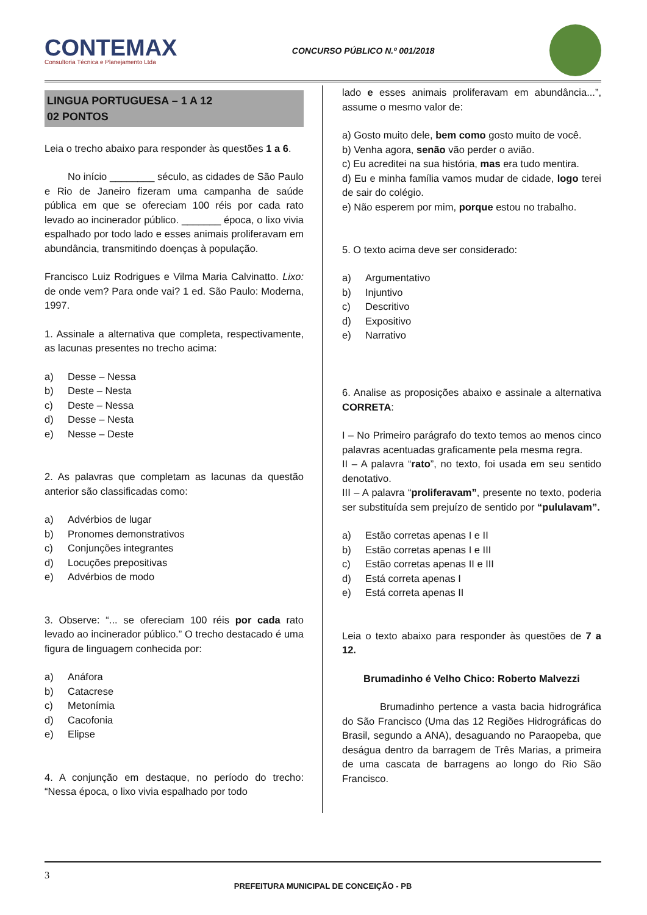CONTEMAX
Consultoria Técnica e Planejamento Ltda
CONCURSO PÚBLICO N.º 001/2018
LINGUA PORTUGUESA – 1 A 12
02 PONTOS
Leia o trecho abaixo para responder às questões 1 a 6.
No início ________ século, as cidades de São Paulo e Rio de Janeiro fizeram uma campanha de saúde pública em que se ofereciam 100 réis por cada rato levado ao incinerador público. _______ época, o lixo vivia espalhado por todo lado e esses animais proliferavam em abundância, transmitindo doenças à população.
Francisco Luiz Rodrigues e Vilma Maria Calvinatto. Lixo: de onde vem? Para onde vai? 1 ed. São Paulo: Moderna, 1997.
1. Assinale a alternativa que completa, respectivamente, as lacunas presentes no trecho acima:
a) Desse – Nessa
b) Deste – Nesta
c) Deste – Nessa
d) Desse – Nesta
e) Nesse – Deste
2. As palavras que completam as lacunas da questão anterior são classificadas como:
a) Advérbios de lugar
b) Pronomes demonstrativos
c) Conjunções integrantes
d) Locuções prepositivas
e) Advérbios de modo
3. Observe: “... se ofereciam 100 réis por cada rato levado ao incinerador público.” O trecho destacado é uma figura de linguagem conhecida por:
a) Anáfora
b) Catacrese
c) Metonímia
d) Cacofonia
e) Elipse
4. A conjunção em destaque, no período do trecho: “Nessa época, o lixo vivia espalhado por todo
lado e esses animais proliferavam em abundância...”, assume o mesmo valor de:
a) Gosto muito dele, bem como gosto muito de você.
b) Venha agora, senão vão perder o avião.
c) Eu acreditei na sua história, mas era tudo mentira.
d) Eu e minha família vamos mudar de cidade, logo terei de sair do colégio.
e) Não esperem por mim, porque estou no trabalho.
5. O texto acima deve ser considerado:
a) Argumentativo
b) Injuntivo
c) Descritivo
d) Expositivo
e) Narrativo
6. Analise as proposições abaixo e assinale a alternativa CORRETA:
I – No Primeiro parágrafo do texto temos ao menos cinco palavras acentuadas graficamente pela mesma regra.
II – A palavra “rato”, no texto, foi usada em seu sentido denotativo.
III – A palavra “proliferavam”, presente no texto, poderia ser substituída sem prejuízo de sentido por “pululavam”.
a) Estão corretas apenas I e II
b) Estão corretas apenas I e III
c) Estão corretas apenas II e III
d) Está correta apenas I
e) Está correta apenas II
Leia o texto abaixo para responder às questões de 7 a 12.
Brumadinho é Velho Chico: Roberto Malvezzi
Brumadinho pertence a vasta bacia hidrográfica do São Francisco (Uma das 12 Regiões Hidrográficas do Brasil, segundo a ANA), desaguando no Paraopeba, que deságua dentro da barragem de Três Marias, a primeira de uma cascata de barragens ao longo do Rio São Francisco.
3
PREFEITURA MUNICIPAL DE CONCEIÇÃO - PB